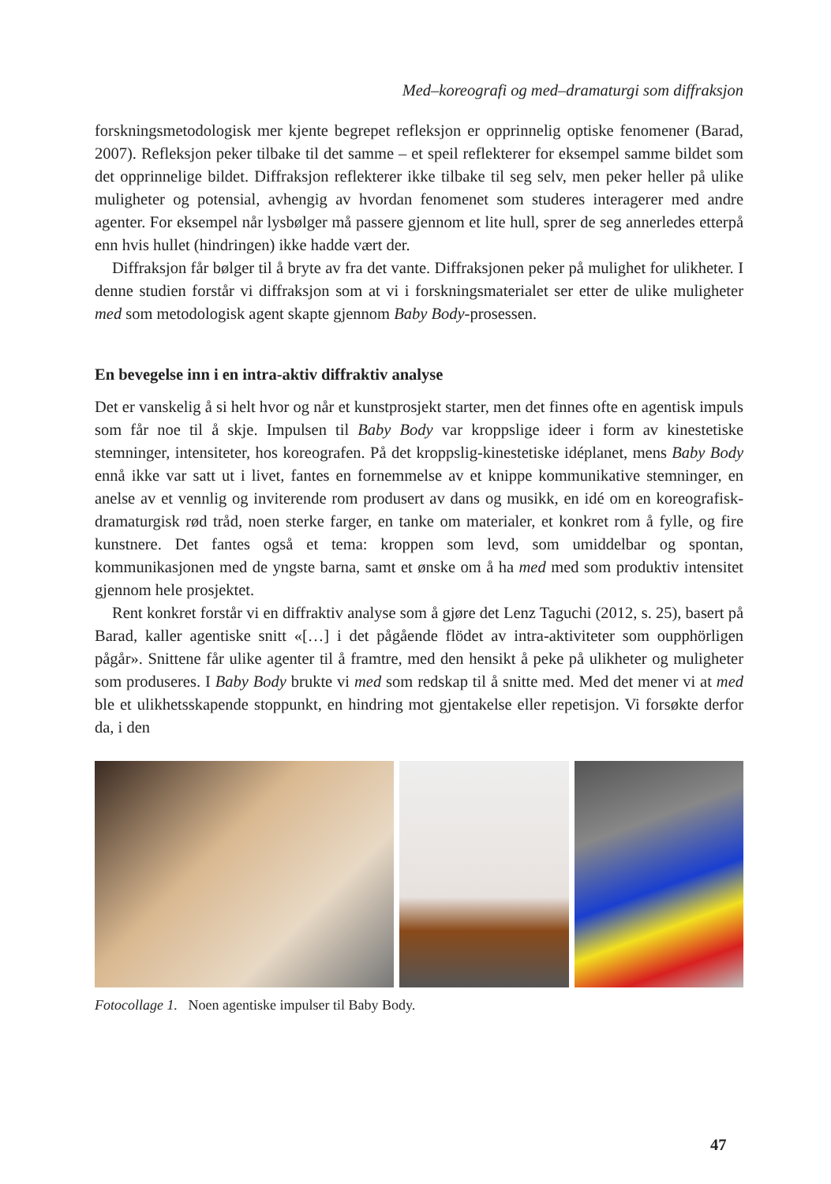Med–koreografi og med–dramaturgi som diffraksjon
forskningsmetodologisk mer kjente begrepet refleksjon er opprinnelig optiske fenomener (Barad, 2007). Refleksjon peker tilbake til det samme – et speil reflekterer for eksempel samme bildet som det opprinnelige bildet. Diffraksjon reflekterer ikke tilbake til seg selv, men peker heller på ulike muligheter og potensial, avhengig av hvordan fenomenet som studeres interagerer med andre agenter. For eksempel når lysbølger må passere gjennom et lite hull, sprer de seg annerledes etterpå enn hvis hullet (hindringen) ikke hadde vært der.
Diffraksjon får bølger til å bryte av fra det vante. Diffraksjonen peker på mulighet for ulikheter. I denne studien forstår vi diffraksjon som at vi i forskningsmaterialet ser etter de ulike muligheter med som metodologisk agent skapte gjennom Baby Body-prosessen.
En bevegelse inn i en intra-aktiv diffraktiv analyse
Det er vanskelig å si helt hvor og når et kunstprosjekt starter, men det finnes ofte en agentisk impuls som får noe til å skje. Impulsen til Baby Body var kroppslige ideer i form av kinestetiske stemninger, intensiteter, hos koreografen. På det kroppslig-kinestetiske idéplanet, mens Baby Body ennå ikke var satt ut i livet, fantes en fornemmelse av et knippe kommunikative stemninger, en anelse av et vennlig og inviterende rom produsert av dans og musikk, en idé om en koreografisk-dramaturgisk rød tråd, noen sterke farger, en tanke om materialer, et konkret rom å fylle, og fire kunstnere. Det fantes også et tema: kroppen som levd, som umiddelbar og spontan, kommunikasjonen med de yngste barna, samt et ønske om å ha med med som produktiv intensitet gjennom hele prosjektet.
Rent konkret forstår vi en diffraktiv analyse som å gjøre det Lenz Taguchi (2012, s. 25), basert på Barad, kaller agentiske snitt «[…] i det pågående flödet av intra-aktiviteter som oupphörligen pågår». Snittene får ulike agenter til å framtre, med den hensikt å peke på ulikheter og muligheter som produseres. I Baby Body brukte vi med som redskap til å snitte med. Med det mener vi at med ble et ulikhetsskapende stoppunkt, en hindring mot gjentakelse eller repetisjon. Vi forsøkte derfor da, i den
Fotocollage 1. Noen agentiske impulser til Baby Body.
47